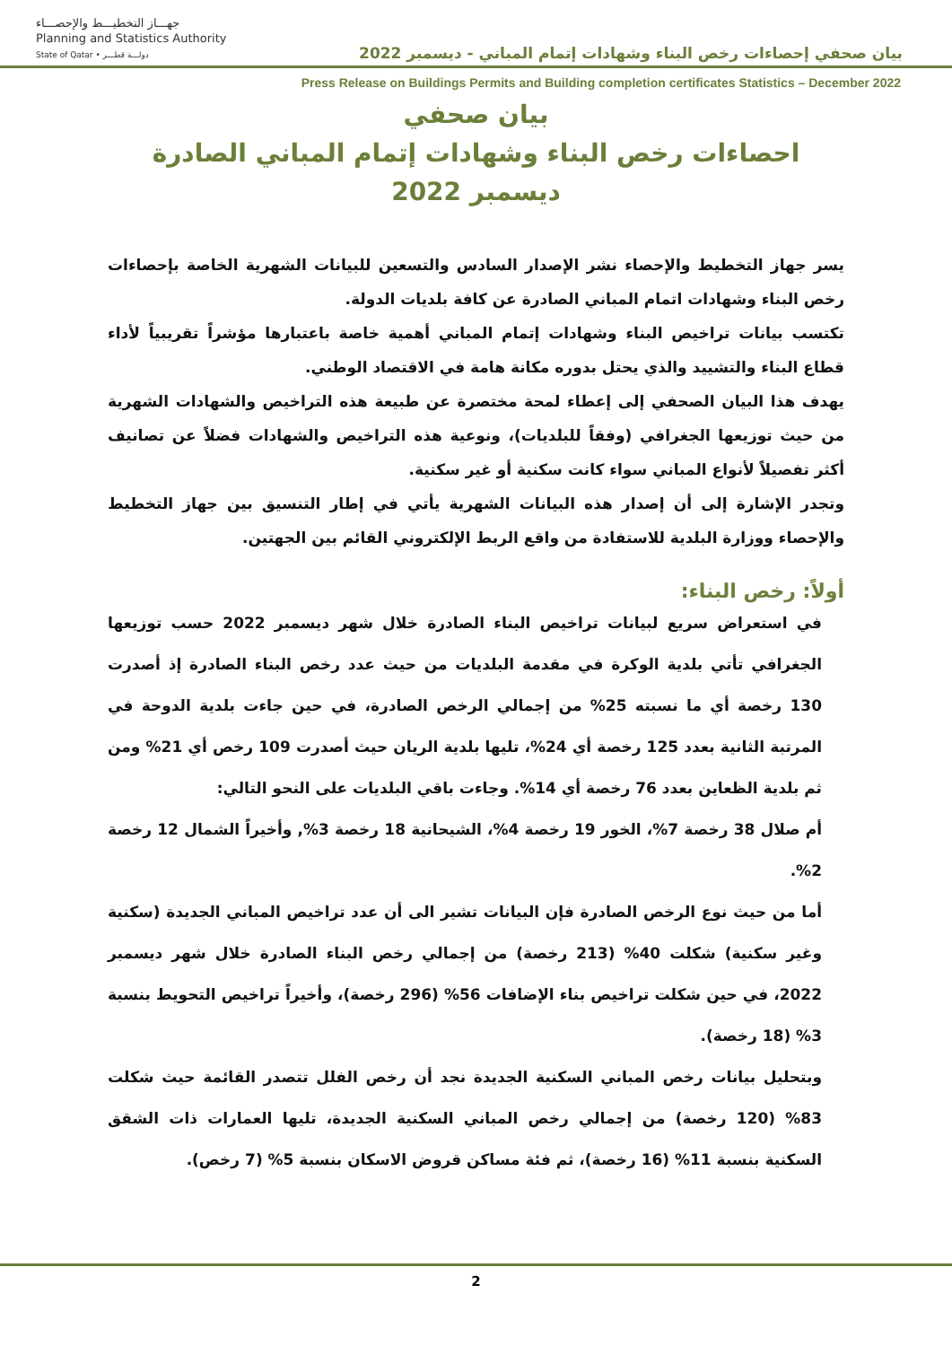جهـــاز التخطيـــط والإحصـــاء
Planning and Statistics Authority
State of Qatar • دولـــة قطـــر
بيان صحفي إحصاءات رخص البناء وشهادات إتمام المباني - ديسمبر 2022
Press Release on Buildings Permits and Building completion certificates Statistics – December 2022
بيان صحفي
احصاءات رخص البناء وشهادات إتمام المباني الصادرة
ديسمبر 2022
يسر جهاز التخطيط والإحصاء نشر الإصدار السادس والتسعين للبيانات الشهرية الخاصة بإحصاءات رخص البناء وشهادات اتمام المباني الصادرة عن كافة بلديات الدولة.
تكتسب بيانات تراخيص البناء وشهادات إتمام المباني أهمية خاصة باعتبارها مؤشراً تقريبياً لأداء قطاع البناء والتشييد والذي يحتل بدوره مكانة هامة في الاقتصاد الوطني.
يهدف هذا البيان الصحفي إلى إعطاء لمحة مختصرة عن طبيعة هذه التراخيص والشهادات الشهرية من حيث توزيعها الجغرافي (وفقاً للبلديات)، ونوعية هذه التراخيص والشهادات فضلاً عن تصانيف أكثر تفصيلاً لأنواع المباني سواء كانت سكنية أو غير سكنية.
وتجدر الإشارة إلى أن إصدار هذه البيانات الشهرية يأتي في إطار التنسيق بين جهاز التخطيط والإحصاء ووزارة البلدية للاستفادة من واقع الربط الإلكتروني القائم بين الجهتين.
أولاً: رخص البناء:
في استعراض سريع لبيانات تراخيص البناء الصادرة خلال شهر ديسمبر 2022 حسب توزيعها الجغرافي تأتي بلدية الوكرة في مقدمة البلديات من حيث عدد رخص البناء الصادرة إذ أصدرت 130 رخصة أي ما نسبته 25% من إجمالي الرخص الصادرة، في حين جاءت بلدية الدوحة في المرتبة الثانية بعدد 125 رخصة أي 24%، تليها بلدية الريان حيث أصدرت 109 رخص أي 21% ومن ثم بلدية الظعاين بعدد 76 رخصة أي 14%. وجاءت باقي البلديات على النحو التالي:
أم صلال 38 رخصة 7%، الخور 19 رخصة 4%، الشيحانية 18 رخصة 3%, وأخيراً الشمال 12 رخصة 2%.
أما من حيث نوع الرخص الصادرة فإن البيانات تشير الى أن عدد تراخيص المباني الجديدة (سكنية وغير سكنية) شكلت 40% (213 رخصة) من إجمالي رخص البناء الصادرة خلال شهر ديسمبر 2022، في حين شكلت تراخيص بناء الإضافات 56% (296 رخصة)، وأخيراً تراخيص التحويط بنسبة 3% (18 رخصة).
وبتحليل بيانات رخص المباني السكنية الجديدة نجد أن رخص الفلل تتصدر القائمة حيث شكلت 83% (120 رخصة) من إجمالي رخص المباني السكنية الجديدة، تليها العمارات ذات الشقق السكنية بنسبة 11% (16 رخصة)، ثم فئة مساكن قروض الاسكان بنسبة 5% (7 رخص).
2